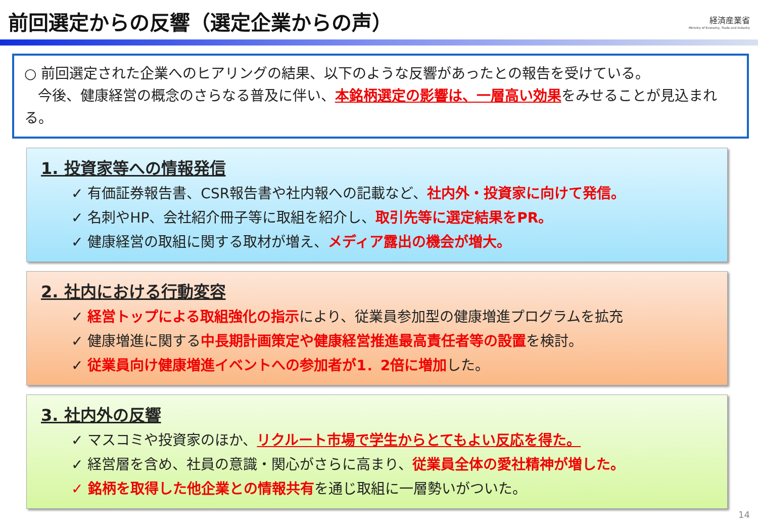前回選定からの反響（選定企業からの声）
経済産業省
Ministry of Economy, Trade and Industry
○ 前回選定された企業へのヒアリングの結果、以下のような反響があったとの報告を受けている。
今後、健康経営の概念のさらなる普及に伴い、本銘柄選定の影響は、一層高い効果をみせることが見込まれる。
1. 投資家等への情報発信
✓ 有価証券報告書、CSR報告書や社内報への記載など、社内外・投資家に向けて発信。
✓ 名刺やHP、会社紹介冊子等に取組を紹介し、取引先等に選定結果をPR。
✓ 健康経営の取組に関する取材が増え、メディア露出の機会が増大。
2. 社内における行動変容
✓ 経営トップによる取組強化の指示により、従業員参加型の健康増進プログラムを拡充
✓ 健康増進に関する中長期計画策定や健康経営推進最高責任者等の設置を検討。
✓ 従業員向け健康増進イベントへの参加者が1．2倍に増加した。
3. 社内外の反響
✓ マスコミや投資家のほか、リクルート市場で学生からとてもよい反応を得た。
✓ 経営層を含め、社員の意識・関心がさらに高まり、従業員全体の愛社精神が増した。
✓ 銘柄を取得した他企業との情報共有を通じ取組に一層勢いがついた。
14